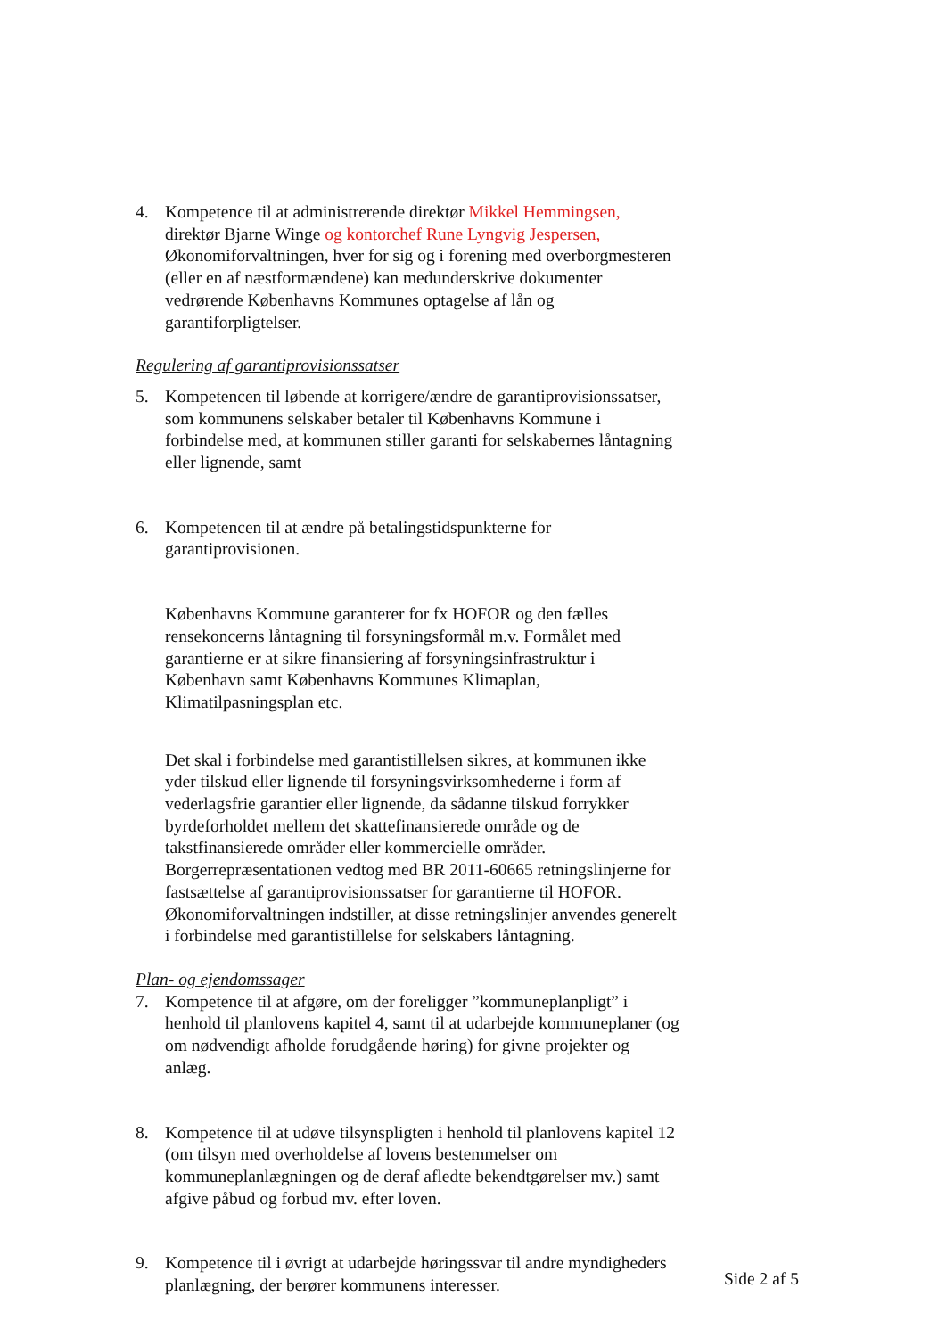4. Kompetence til at administrerende direktør Mikkel Hemmingsen, direktør Bjarne Winge og kontorchef Rune Lyngvig Jespersen, Økonomiforvaltningen, hver for sig og i forening med overborgmesteren (eller en af næstformændene) kan medunderskrive dokumenter vedrørende Københavns Kommunes optagelse af lån og garantiforpligtelser.
Regulering af garantiprovisionssatser
5. Kompetencen til løbende at korrigere/ændre de garantiprovisionssatser, som kommunens selskaber betaler til Københavns Kommune i forbindelse med, at kommunen stiller garanti for selskabernes låntagning eller lignende, samt
6. Kompetencen til at ændre på betalingstidspunkterne for garantiprovisionen.
Københavns Kommune garanterer for fx HOFOR og den fælles rensekoncerns låntagning til forsyningsformål m.v. Formålet med garantierne er at sikre finansiering af forsyningsinfrastruktur i København samt Københavns Kommunes Klimaplan, Klimatilpasningsplan etc.
Det skal i forbindelse med garantistillelsen sikres, at kommunen ikke yder tilskud eller lignende til forsyningsvirksomhederne i form af vederlagsfrie garantier eller lignende, da sådanne tilskud forrykker byrdeforholdet mellem det skattefinansierede område og de takstfinansierede områder eller kommercielle områder. Borgerrepræsentationen vedtog med BR 2011-60665 retningslinjerne for fastsættelse af garantiprovisionssatser for garantierne til HOFOR. Økonomiforvaltningen indstiller, at disse retningslinjer anvendes generelt i forbindelse med garantistillelse for selskabers låntagning.
Plan- og ejendomssager
7. Kompetence til at afgøre, om der foreligger ”kommuneplanpligt” i henhold til planlovens kapitel 4, samt til at udarbejde kommuneplaner (og om nødvendigt afholde forudgående høring) for givne projekter og anlæg.
8. Kompetence til at udøve tilsynspligten i henhold til planlovens kapitel 12 (om tilsyn med overholdelse af lovens bestemmelser om kommuneplanlægningen og de deraf afledte bekendtgørelser mv.) samt afgive påbud og forbud mv. efter loven.
9. Kompetence til i øvrigt at udarbejde høringssvar til andre myndigheders planlægning, der berører kommunens interesser.
Side 2 af 5